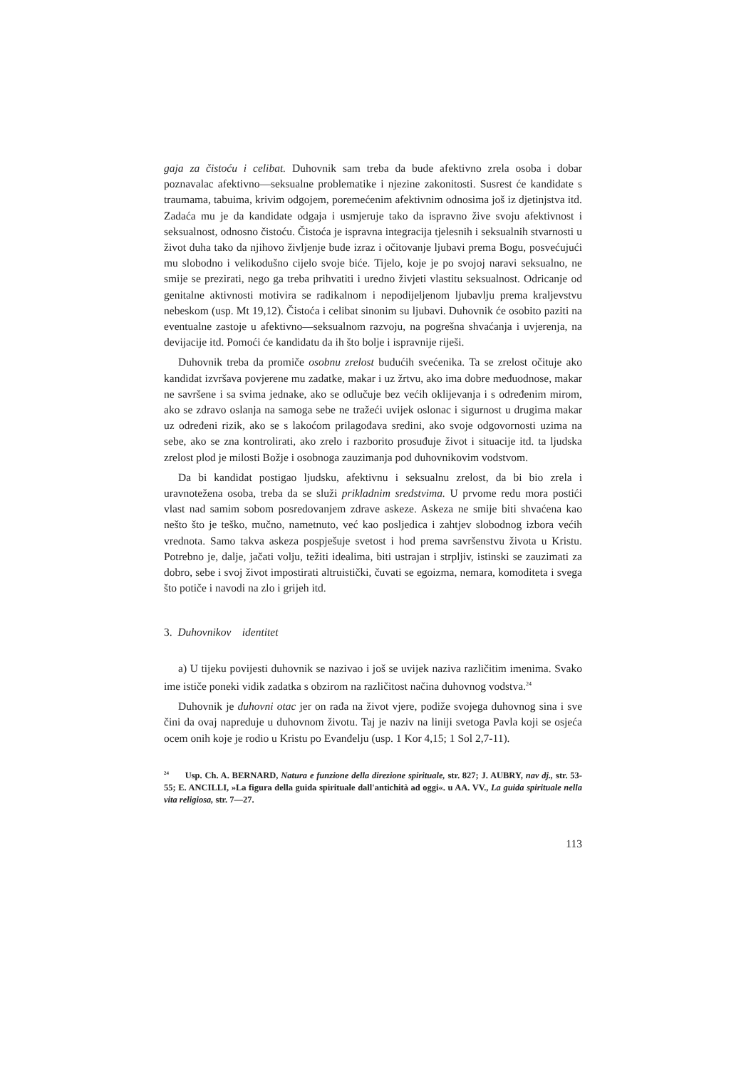gaja za čistoću i celibat. Duhovnik sam treba da bude afektivno zrela osoba i dobar poznavalac afektivno—seksualne problematike i njezine zakonitosti. Susrest će kandidate s traumama, tabuima, krivim odgojem, poremećenim afektivnim odnosima još iz djetinjstva itd. Zadaća mu je da kandidate odgaja i usmjeruje tako da ispravno žive svoju afektivnost i seksualnost, odnosno čistoću. Čistoća je ispravna integracija tjelesnih i seksualnih stvarnosti u život duha tako da njihovo življenje bude izraz i očitovanje ljubavi prema Bogu, posvećujući mu slobodno i velikodušno cijelo svoje biće. Tijelo, koje je po svojoj naravi seksualno, ne smije se prezirati, nego ga treba prihvatiti i uredno živjeti vlastitu seksualnost. Odricanje od genitalne aktivnosti motivira se radikalnom i nepodijeljenom ljubavlju prema kraljevstvu nebeskom (usp. Mt 19,12). Čistoća i celibat sinonim su ljubavi. Duhovnik će osobito paziti na eventualne zastoje u afektivno—seksualnom razvoju, na pogrešna shvaćanja i uvjerenja, na devijacije itd. Pomoći će kandidatu da ih što bolje i ispravnije riješi.
Duhovnik treba da promiče osobnu zrelost budućih svećenika. Ta se zrelost očituje ako kandidat izvršava povjerene mu zadatke, makar i uz žrtvu, ako ima dobre međuodnose, makar ne savršene i sa svima jednake, ako se odlučuje bez većih oklijevanja i s određenim mirom, ako se zdravo oslanja na samoga sebe ne tražeći uvijek oslonac i sigurnost u drugima makar uz određeni rizik, ako se s lakoćom prilagođava sredini, ako svoje odgovornosti uzima na sebe, ako se zna kontrolirati, ako zrelo i razborito prosuđuje život i situacije itd. ta ljudska zrelost plod je milosti Božje i osobnoga zauzimanja pod duhovnikovim vodstvom.
Da bi kandidat postigao ljudsku, afektivnu i seksualnu zrelost, da bi bio zrela i uravnotežena osoba, treba da se služi prikladnim sredstvima. U prvome redu mora postići vlast nad samim sobom posredovanjem zdrave askeze. Askeza ne smije biti shvaćena kao nešto što je teško, mučno, nametnuto, već kao posljedica i zahtjev slobodnog izbora većih vrednota. Samo takva askeza pospješuje svetost i hod prema savršenstvu života u Kristu. Potrebno je, dalje, jačati volju, težiti idealima, biti ustrajan i strpljiv, istinski se zauzimati za dobro, sebe i svoj život impostirati altruistički, čuvati se egoizma, nemara, komoditeta i svega što potiče i navodi na zlo i grijeh itd.
3. Duhovnikov identitet
a) U tijeku povijesti duhovnik se nazivao i još se uvijek naziva različitim imenima. Svako ime ističe poneki vidik zadatka s obzirom na različitost načina duhovnog vodstva.<sup>24</sup>
Duhovnik je duhovni otac jer on rađa na život vjere, podiže svojega duhovnog sina i sve čini da ovaj napreduje u duhovnom životu. Taj je naziv na liniji svetoga Pavla koji se osjeća ocem onih koje je rodio u Kristu po Evanđelju (usp. 1 Kor 4,15; 1 Sol 2,7-11).
<sup>24</sup> Usp. Ch. A. BERNARD, Natura e funzione della direzione spirituale, str. 827; J. AUBRY, nav dj., str. 53-55; E. ANCILLI, »La figura della guida spirituale dall'antichità ad oggi«. u AA. VV., La guida spirituale nella vita religiosa, str. 7—27.
113